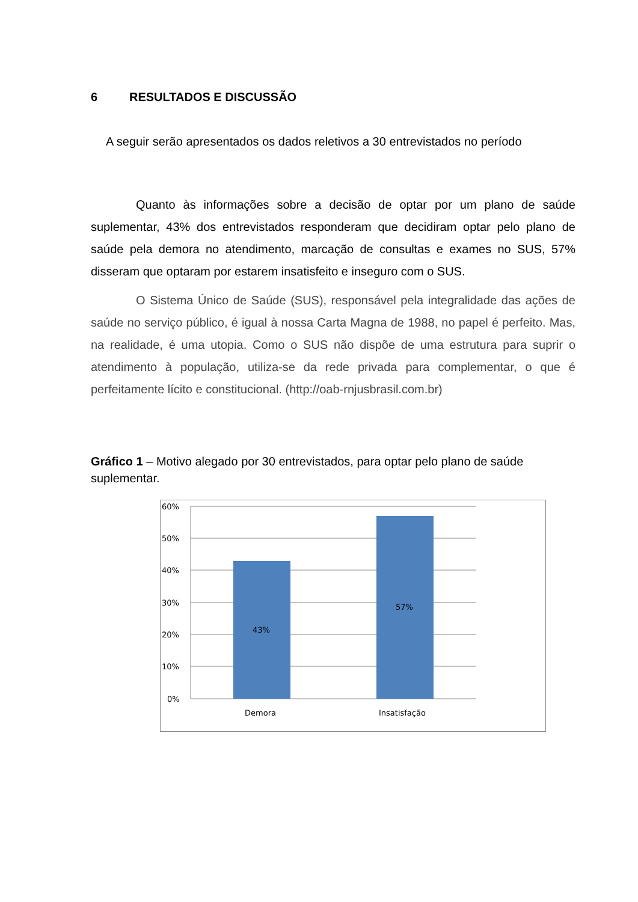6 RESULTADOS E DISCUSSÃO
A seguir serão apresentados os dados reletivos a 30 entrevistados no período
Quanto às informações sobre a decisão de optar por um plano de saúde suplementar, 43% dos entrevistados responderam que decidiram optar pelo plano de saúde pela demora no atendimento, marcação de consultas e exames no SUS, 57% disseram que optaram por estarem insatisfeito e inseguro com o SUS.
O Sistema Único de Saúde (SUS), responsável pela integralidade das ações de saúde no serviço público, é igual à nossa Carta Magna de 1988, no papel é perfeito. Mas, na realidade, é uma utopia. Como o SUS não dispõe de uma estrutura para suprir o atendimento à população, utiliza-se da rede privada para complementar, o que é perfeitamente lícito e constitucional. (http://oab-rnjusbrasil.com.br)
Gráfico 1 – Motivo alegado por 30 entrevistados, para optar pelo plano de saúde suplementar.
60%
50%
40%
30%
20%
10%
0%
43%
57%
Demora
Insatisfação